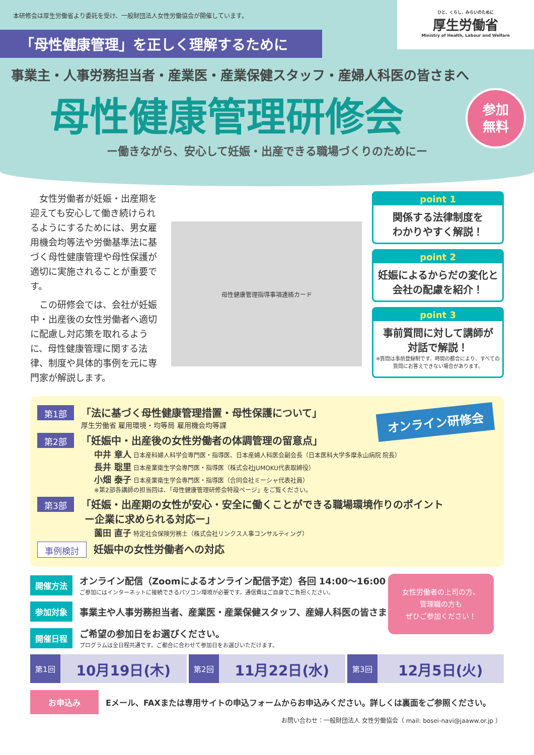本研修会は厚生労働省より委託を受け、一般財団法人女性労働協会が開催しています。
ひと、くらし、みらいのために
厚生労働省
Ministry of Health, Labour and Welfare
「母性健康管理」を正しく理解するために
事業主・人事労務担当者・産業医・産業保健スタッフ・産婦人科医の皆さまへ
母性健康管理研修会
参加
無料
ー働きながら、安心して妊娠・出産できる職場づくりのためにー
女性労働者が妊娠・出産期を迎えても安心して働き続けられるようにするためには、男女雇用機会均等法や労働基準法に基づく母性健康管理や母性保護が適切に実施されることが重要です。
この研修会では、会社が妊娠中・出産後の女性労働者へ適切に配慮し対応策を取れるように、母性健康管理に関する法律、制度や具体的事例を元に専門家が解説します。
母性健康管理指導事項連絡カード
point 1
関係する法律制度を
わかりやすく解説！
point 2
妊娠によるからだの変化と
会社の配慮を紹介！
point 3
事前質問に対して講師が
対話で解説！
※質問は事前登録制です。時間の都合により、すべての質問にお答えできない場合があります。
オンライン研修会
第1部
「法に基づく母性健康管理措置・母性保護について」
厚生労働省 雇用環境・均等局 雇用機会均等課
第2部
「妊娠中・出産後の女性労働者の体調管理の留意点」
中井 章人 日本産科婦人科学会専門医・指導医、日本産婦人科医会副会長（日本医科大学多摩永山病院 院長）
長井 聡里 日本産業衛生学会専門医・指導医（株式会社JUMOKU代表取締役）
小畑 泰子 日本産業衛生学会専門医・指導医（合同会社ミーシャ代表社員）
※第2部各講師の担当回は､「母性健康管理研修会特設ページ」をご覧ください。
第3部
「妊娠・出産期の女性が安心・安全に働くことができる職場環境作りのポイント
ー企業に求められる対応ー」
薗田 直子 特定社会保険労務士（株式会社リンクス人事コンサルティング）
事例検討
妊娠中の女性労働者への対応
女性労働者の上司の方、
管理職の方も
ぜひご参加ください！
開催方法
オンライン配信（Zoomによるオンライン配信予定）各回 14:00〜16:00
ご参加にはインターネットに接続できるパソコン環境が必要です。通信費はご自身でご負担ください。
参加対象
事業主や人事労務担当者、産業医・産業保健スタッフ、産婦人科医の皆さま
開催日程
ご希望の参加日をお選びください。
プログラムは全日程共通です。ご都合に合わせて参加日をお選びいただけます。
第1回 10月19日(木)
第2回 11月22日(水)
第3回 12月5日(火)
お申込み
Eメール、FAXまたは専用サイトの申込フォームからお申込みください。詳しくは裏面をご参照ください。
お問い合わせ：一般財団法人 女性労働協会（ mail: bosei-navi@jaaww.or.jp ）